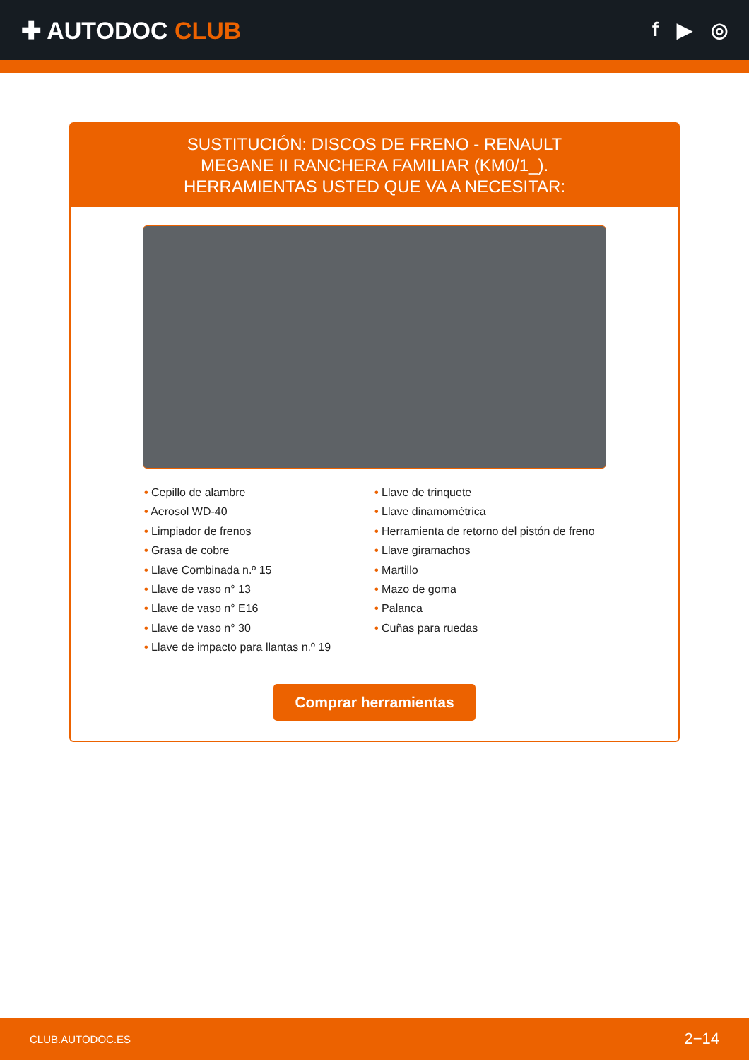✚ AUTODOC CLUB
f ▶ ◎
SUSTITUCIÓN: DISCOS DE FRENO - RENAULT MEGANE II RANCHERA FAMILIAR (KM0/1_). HERRAMIENTAS USTED QUE VA A NECESITAR:
• Cepillo de alambre
• Aerosol WD-40
• Limpiador de frenos
• Grasa de cobre
• Llave Combinada n.º 15
• Llave de vaso n° 13
• Llave de vaso n° E16
• Llave de vaso n° 30
• Llave de impacto para llantas n.º 19
• Llave de trinquete
• Llave dinamométrica
• Herramienta de retorno del pistón de freno
• Llave giramachos
• Martillo
• Mazo de goma
• Palanca
• Cuñas para ruedas
Comprar herramientas
CLUB.AUTODOC.ES 2−14